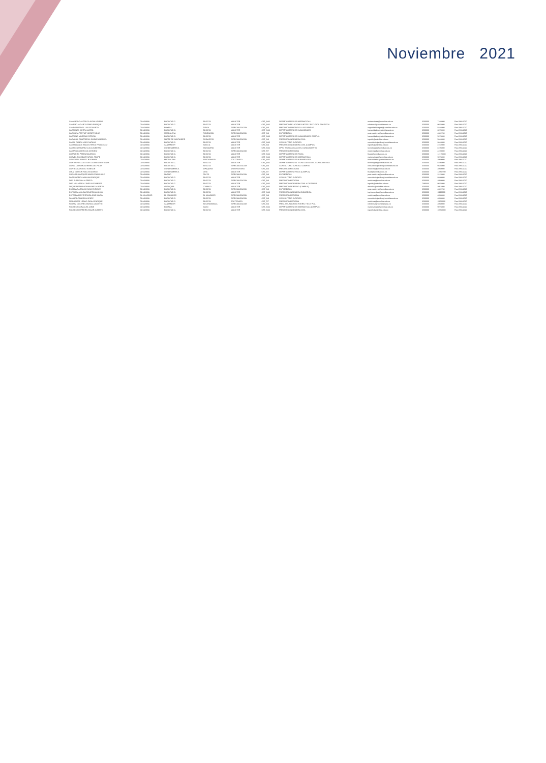Noviembre 2021
| CAMARGO CASTRO CLAUDIA HELENA | COLOMBIA | BOGOTA D.C. | BOGOTA | MAGISTER | CAT_ASO | DEPARTAMENTO DE MATEMATICAS | matematicas@unimilitar.edu.co | 6500000 | 7166000 | Res 2966/2020 |
| CAMERO ANGARITA FABIO ENRIQUE | COLOMBIA | BOGOTA D.C. | BOGOTA | MAGISTER | CAT_ASO | PREGRADO RELACIONES INTER Y ESTUDIOS POLITICOS | relinternal@unimilitar.edu.co | 6500000 | 9076000 | Res 2966/2020 |
| CAMPO BURGOS LUIS EDUARDO | COLOMBIA | BOYACA | TUNJA | ESPECIALIZACION | CAT_ASI | PREGRADO ADMON DE LA SEGURIDAD | seguridad.integral@unimilitar.edu.co | 6500000 | 5846000 | Res 2966/2020 |
| CARDENAS SIERRA MATEO | COLOMBIA | BOGOTA D.C. | BOGOTA | MAGISTER | CAT_ASO | DEPARTAMENTO DE HUMANIDADES | humanidades@unimilitar.edu.co | 6500000 | 3070000 | Res 2966/2020 |
| CARMONA PERTUZ VICENTE JOSE | COLOMBIA | MAGDALENA | FUNDACION | ESPECIALIZACION | CAT_ASI | ESP MEDICAS | post.medicina@unimilitar.edu.co | 6500000 | 4809760 | Res 2966/2020 |
| CARRENO MORENO PATRICIA | COLOMBIA | BOGOTA D.C. | BOGOTA | MAGISTER | CAT_ASO | DEPARTAMENTO DE HUMANIDADES CAMPUS | humanidades@unimilitar.edu.co | 6500000 | 5376000 | Res 2966/2020 |
| CARVAJAL CONTRERAS CARMEN MANUEL | COLOMBIA | NORTE DE SANTANDER | CHINACOTA | ESPECIALIZACION | CAT_ASI | PREGRADO INGENIERIA CIVIL | ingcivil@unimilitar.edu.co | 6500000 | 5846000 | Res 2966/2020 |
| CASAS RAMOS YUDY NATALIA | COLOMBIA | BOGOTA D.C. | BOGOTA | MAGISTER | CAT_ASO | CONSULTORIO JURIDICO | consultorio.juridico@unimilitar.edu.co | 6500000 | 9846000 | Res 2966/2020 |
| CASTELLANOS BALLESTEROS FRANCISCO | COLOMBIA | SANTANDER | SAN GIL | MAGISTER | CAT_ASI | PREGRADO INGENIERIA CIVIL (CAMPUS) | ingcivil@unimilitar.edu.co | 6500000 | 3782000 | Res 2966/2020 |
| CASTILLO RAMIREZ JULIO ALBERTO | COLOMBIA | CUNDINAMARCA | MOSQUERA | MAGISTER | CAT_ASO | DPTO TECNOLOGIAS DEL CONOCIMIENTO | tecnologias@unimilitar.edu.co | 6500000 | 8195000 | Res 2966/2020 |
| CASTRO GOMEZ LUIS ANTONIO | COLOMBIA | BOGOTA D.C. | BOGOTA | ESPECIALIZACION | CAT_TIT | PREGRADO MEDICINA | medicina@unimilitar.edu.co | 6500000 | 4220000 | Res 2966/2020 |
| CHAPARRO PARRA MAURICIO | COLOMBIA | BOGOTA D.C. | BOGOTA | MAGISTER | CAT_ASO | DEPARTAMENTO DE FISICA | fisica@unimilitar.edu.co | 6500000 | 12170000 | Res 2966/2020 |
| CHAVES ESCOBAR RAFAEL FELIPE | COLOMBIA | BOGOTA D.C. | BOGOTA | MAGISTER | CAT_ASO | DEPARTAMENTO DE MATEMATICAS | matematicas@unimilitar.edu.co | 6500000 | 9076000 | Res 2966/2020 |
| CIFUENTES BONETT ROSMARY | COLOMBIA | MAGDALENA | SANTA MARTA | DOCTORADO | CAT_ASO | DEPARTAMENTO DE HUMANIDADES | humanidades@unimilitar.edu.co | 6500000 | 4050000 | Res 2966/2020 |
| CONTRERAS CALLEJAS LILIANA CONSTANZA | COLOMBIA | BOGOTA D.C. | BOGOTA | MAGISTER | CAT_ASO | DEPARTAMENTO DE TECNOLOGIAS DEL CONOCIMIENTO | tecnologias@unimilitar.edu.co | 6500000 | 8195000 | Res 2966/2020 |
| CORAL CARDENAS MARIA DEL PILAR | COLOMBIA | BOGOTA D.C. | BOGOTA | ESPECIALIZACION | CAT_ASI | CONSULTORIO JURIDICO CAMPUS | consultorio.juridico@unimilitar.edu.co | 6500000 | 9846000 | Res 2966/2020 |
| CORTES CARDOZO EDINSON | COLOMBIA | CUNDINAMARCA | ZIPAQUIRA | UNIVERSITARIO | CAT_ASI | PREGRADO MEDICINA | medicina@unimilitar.edu.co | 6500000 | 4050000 | Res 2966/2020 |
| CRUZ GARZON RAUL EDUARDO | COLOMBIA | CUNDINAMARCA | CHIA | MAGISTER | CAT_TIT | DEPARTAMENTO FISICA (CAMPUS) | fisica@unimilitar.edu.co | 6500000 | 13960700 | Res 2966/2020 |
| CUELLAR MARQUEZ MARIO FRANCISCO | COLOMBIA | NARINO | PASTO | ESPECIALIZACION | CAT_ASI | ESP MEDICAS | post.medicina@unimilitar.edu.co | 6500000 | 2215000 | Res 2966/2020 |
| DAZA BARRIOS WILLIAM ENRIQUE | COLOMBIA | BOGOTA D.C. | BOGOTA | MAGISTER | CAT_ASO | CONSULTORIO JURIDICO | consultorio.juridico@unimilitar.edu.co | 6500000 | 9380000 | Res 2966/2020 |
| DIAZ JUAN IVAN ALFREDO | COLOMBIA | BOGOTA D.C. | BOGOTA | ESPECIALIZACION | CAT_ASI | PREGRADO MEDICINA | medicina@unimilitar.edu.co | 6500000 | 4050000 | Res 2966/2020 |
| DIAZ VILLARREAL JAIRO ALEXANDER | COLOMBIA | BOGOTA D.C. | BOGOTA | MAGISTER | CAT_ASO | PREGRADO INGENIERIA CIVIL A DISTANCIA | ingcivil@unimilitar.edu.co | 7480333 | 9076000 | Res 2966/2020 |
| DUQUE PIEDRAHITA MAXIMO ALBERTO | COLOMBIA | ANTIOQUIA | ITUANGO | MAGISTER | CAT_ASO | PREGRADO DERECHO (CAMPUS) | derecho@unimilitar.edu.co | 6500000 | 3051000 | Res 2966/2020 |
| ESCOBAR ARAUJO HUGO ENRIQUE | COLOMBIA | BOGOTA D.C. | BOGOTA | ESPECIALIZACION | CAT_ASI | ESP MEDICAS | post.medicina@unimilitar.edu.co | 6500000 | 4809760 | Res 2966/2020 |
| ESPINOSA MOLINA RICARDO ALONSO | COLOMBIA | BOGOTA D.C. | BOGOTA | MAGISTER | CAT_ASO | PREGRADO INGENIERIA BIOMEDICA | ing.biomedica@unimilitar.edu.co | 6500000 | 11190000 | Res 2966/2020 |
| ESTRADA MONTERROZA JOSE MARIA | EL SALVADOR | EL SALVADOR | EL SALVADOR | ESPECIALIZACION | CAT_ASI | PREGRADO MEDICINA | medicina@unimilitar.edu.co | 6500000 | 4050000 | Res 2966/2020 |
| FAJARDO FONSECA HENRY | COLOMBIA | BOGOTA D.C. | BOGOTA | ESPECIALIZACION | CAT_ASI | CONSULTORIO JURIDICO | consultorio.juridico@unimilitar.edu.co | 6500000 | 4050000 | Res 2966/2020 |
| FERNANDEZ HENAO PAOLA ENRIQUE | COLOMBIA | BOGOTA D.C. | BOGOTA | DOCTORADO | CAT_TIT | PREGRADO MEDICINA | medicina@unimilitar.edu.co | 6500000 | 11950000 | Res 2966/2020 |
| FLOREZ CACERES MONICA LISSETTE | COLOMBIA | SANTANDER | BUCARAMANGA | ESPECIALIZACION | CAT_ASI | PREG. RELACIONES INTERN. Y EST. POL. | relinternal@unimilitar.edu.co | 6500000 | 4050000 | Res 2966/2020 |
| FONSECA GONZALEZ JAIME | COLOMBIA | BOYACA | MAZO | MAGISTER | CAT_ASO | DEPARTAMENTO DE MATEMATICAS (CAMPUS) | matematicas@unimilitar.edu.co | 6500000 | 9076000 | Res 2966/2020 |
| FONSECA HERRERA EDGAR ALBERTO | COLOMBIA | BOGOTA D.C. | BOGOTA | MAGISTER | CAT_ASO | PREGRADO INGENIERIA CIVIL | ingcivil@unimilitar.edu.co | 6500000 | 10950000 | Res 2966/2020 |